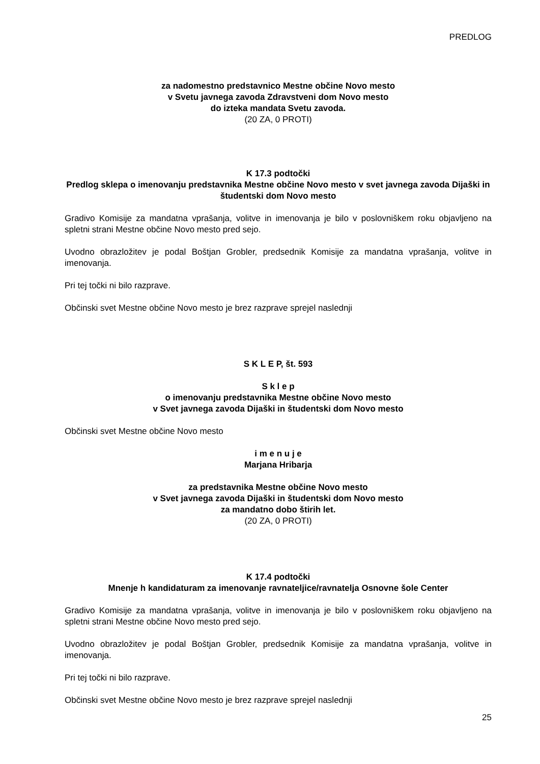PREDLOG
za nadomestno predstavnico Mestne občine Novo mesto
v Svetu javnega zavoda Zdravstveni dom Novo mesto
do izteka mandata Svetu zavoda.
(20 ZA, 0 PROTI)
K 17.3 podtočki
Predlog sklepa o imenovanju predstavnika Mestne občine Novo mesto v svet javnega zavoda Dijaški in študentski dom Novo mesto
Gradivo Komisije za mandatna vprašanja, volitve in imenovanja je bilo v poslovniškem roku objavljeno na spletni strani Mestne občine Novo mesto pred sejo.
Uvodno obrazložitev je podal Boštjan Grobler, predsednik Komisije za mandatna vprašanja, volitve in imenovanja.
Pri tej točki ni bilo razprave.
Občinski svet Mestne občine Novo mesto je brez razprave sprejel naslednji
S K L E P, št. 593
S k l e p
o imenovanju predstavnika Mestne občine Novo mesto
v Svet javnega zavoda Dijaški in študentski dom Novo mesto
Občinski svet Mestne občine Novo mesto
i m e n u j e
Marjana Hribarja
za predstavnika Mestne občine Novo mesto
v Svet javnega zavoda Dijaški in študentski dom Novo mesto
za mandatno dobo štirih let.
(20 ZA, 0 PROTI)
K 17.4 podtočki
Mnenje h kandidaturam za imenovanje ravnateljice/ravnatelja Osnovne šole Center
Gradivo Komisije za mandatna vprašanja, volitve in imenovanja je bilo v poslovniškem roku objavljeno na spletni strani Mestne občine Novo mesto pred sejo.
Uvodno obrazložitev je podal Boštjan Grobler, predsednik Komisije za mandatna vprašanja, volitve in imenovanja.
Pri tej točki ni bilo razprave.
Občinski svet Mestne občine Novo mesto je brez razprave sprejel naslednji
25